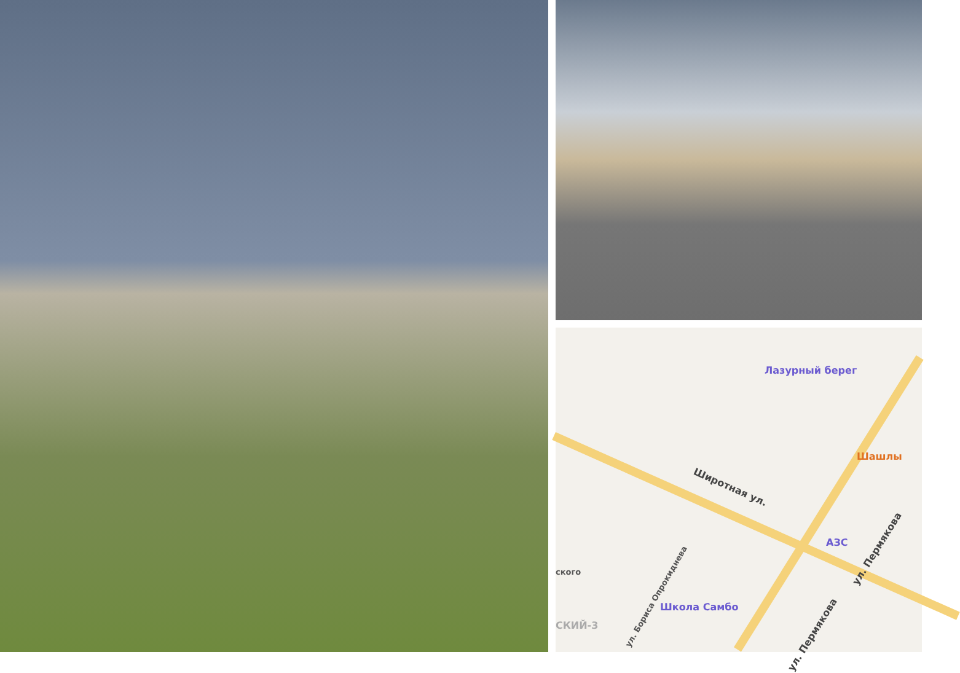Лазурный берег
Широтная ул.
Шашлы
ул. Пермякова
ул. Пермякова
АЗС
ул. Бориса Опрокиднева
ского
Школа Самбо
СКИЙ-3